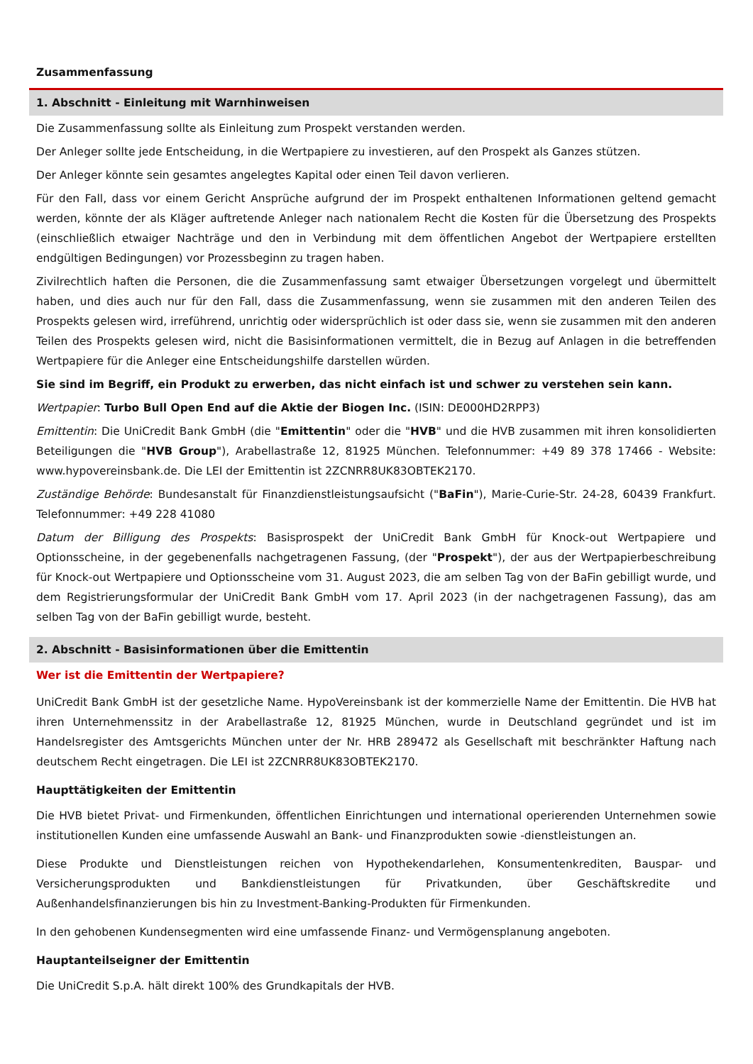Zusammenfassung
1. Abschnitt - Einleitung mit Warnhinweisen
Die Zusammenfassung sollte als Einleitung zum Prospekt verstanden werden.
Der Anleger sollte jede Entscheidung, in die Wertpapiere zu investieren, auf den Prospekt als Ganzes stützen.
Der Anleger könnte sein gesamtes angelegtes Kapital oder einen Teil davon verlieren.
Für den Fall, dass vor einem Gericht Ansprüche aufgrund der im Prospekt enthaltenen Informationen geltend gemacht werden, könnte der als Kläger auftretende Anleger nach nationalem Recht die Kosten für die Übersetzung des Prospekts (einschließlich etwaiger Nachträge und den in Verbindung mit dem öffentlichen Angebot der Wertpapiere erstellten endgültigen Bedingungen) vor Prozessbeginn zu tragen haben.
Zivilrechtlich haften die Personen, die die Zusammenfassung samt etwaiger Übersetzungen vorgelegt und übermittelt haben, und dies auch nur für den Fall, dass die Zusammenfassung, wenn sie zusammen mit den anderen Teilen des Prospekts gelesen wird, irreführend, unrichtig oder widersprüchlich ist oder dass sie, wenn sie zusammen mit den anderen Teilen des Prospekts gelesen wird, nicht die Basisinformationen vermittelt, die in Bezug auf Anlagen in die betreffenden Wertpapiere für die Anleger eine Entscheidungshilfe darstellen würden.
Sie sind im Begriff, ein Produkt zu erwerben, das nicht einfach ist und schwer zu verstehen sein kann.
Wertpapier: Turbo Bull Open End auf die Aktie der Biogen Inc. (ISIN: DE000HD2RPP3)
Emittentin: Die UniCredit Bank GmbH (die "Emittentin" oder die "HVB" und die HVB zusammen mit ihren konsolidierten Beteiligungen die "HVB Group"), Arabellastraße 12, 81925 München. Telefonnummer: +49 89 378 17466 - Website: www.hypovereinsbank.de. Die LEI der Emittentin ist 2ZCNRR8UK83OBTEK2170.
Zuständige Behörde: Bundesanstalt für Finanzdienstleistungsaufsicht ("BaFin"), Marie-Curie-Str. 24-28, 60439 Frankfurt. Telefonnummer: +49 228 41080
Datum der Billigung des Prospekts: Basisprospekt der UniCredit Bank GmbH für Knock-out Wertpapiere und Optionsscheine, in der gegebenenfalls nachgetragenen Fassung, (der "Prospekt"), der aus der Wertpapierbeschreibung für Knock-out Wertpapiere und Optionsscheine vom 31. August 2023, die am selben Tag von der BaFin gebilligt wurde, und dem Registrierungsformular der UniCredit Bank GmbH vom 17. April 2023 (in der nachgetragenen Fassung), das am selben Tag von der BaFin gebilligt wurde, besteht.
2. Abschnitt - Basisinformationen über die Emittentin
Wer ist die Emittentin der Wertpapiere?
UniCredit Bank GmbH ist der gesetzliche Name. HypoVereinsbank ist der kommerzielle Name der Emittentin. Die HVB hat ihren Unternehmenssitz in der Arabellastraße 12, 81925 München, wurde in Deutschland gegründet und ist im Handelsregister des Amtsgerichts München unter der Nr. HRB 289472 als Gesellschaft mit beschränkter Haftung nach deutschem Recht eingetragen. Die LEI ist 2ZCNRR8UK83OBTEK2170.
Haupttätigkeiten der Emittentin
Die HVB bietet Privat- und Firmenkunden, öffentlichen Einrichtungen und international operierenden Unternehmen sowie institutionellen Kunden eine umfassende Auswahl an Bank- und Finanzprodukten sowie -dienstleistungen an.
Diese Produkte und Dienstleistungen reichen von Hypothekendarlehen, Konsumentenkrediten, Bauspar- und Versicherungsprodukten und Bankdienstleistungen für Privatkunden, über Geschäftskredite und Außenhandelsfinanzierungen bis hin zu Investment-Banking-Produkten für Firmenkunden.
In den gehobenen Kundensegmenten wird eine umfassende Finanz- und Vermögensplanung angeboten.
Hauptanteilseigner der Emittentin
Die UniCredit S.p.A. hält direkt 100% des Grundkapitals der HVB.